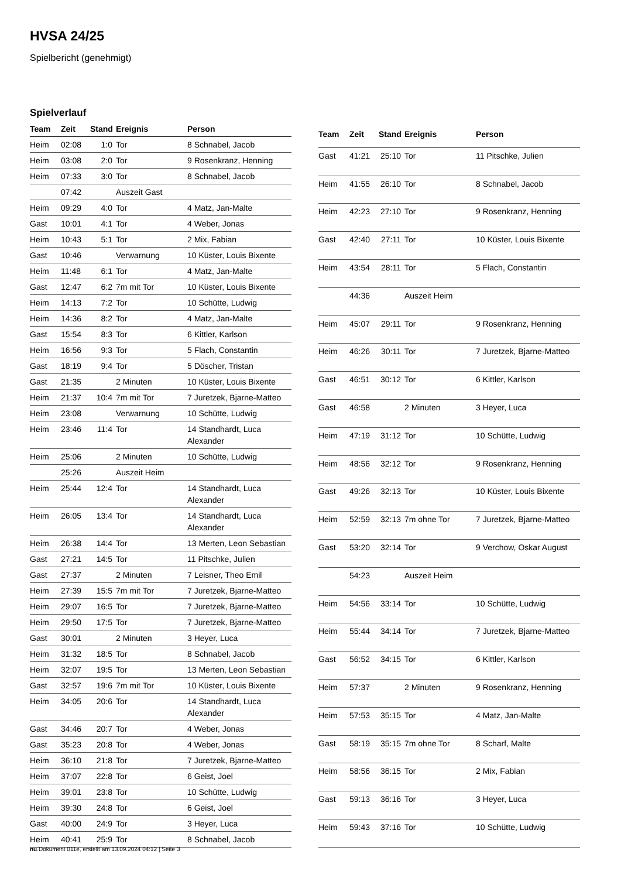HVSA 24/25
Spielbericht (genehmigt)
Spielverlauf
| Team | Zeit | Stand | Ereignis | Person |
| --- | --- | --- | --- | --- |
| Heim | 02:08 | 1:0 | Tor | 8 Schnabel, Jacob |
| Heim | 03:08 | 2:0 | Tor | 9 Rosenkranz, Henning |
| Heim | 07:33 | 3:0 | Tor | 8 Schnabel, Jacob |
| | 07:42 | | Auszeit Gast | |
| Heim | 09:29 | 4:0 | Tor | 4 Matz, Jan-Malte |
| Gast | 10:01 | 4:1 | Tor | 4 Weber, Jonas |
| Heim | 10:43 | 5:1 | Tor | 2 Mix, Fabian |
| Gast | 10:46 | | Verwarnung | 10 Küster, Louis Bixente |
| Heim | 11:48 | 6:1 | Tor | 4 Matz, Jan-Malte |
| Gast | 12:47 | 6:2 | 7m mit Tor | 10 Küster, Louis Bixente |
| Heim | 14:13 | 7:2 | Tor | 10 Schütte, Ludwig |
| Heim | 14:36 | 8:2 | Tor | 4 Matz, Jan-Malte |
| Gast | 15:54 | 8:3 | Tor | 6 Kittler, Karlson |
| Heim | 16:56 | 9:3 | Tor | 5 Flach, Constantin |
| Gast | 18:19 | 9:4 | Tor | 5 Döscher, Tristan |
| Gast | 21:35 | | 2 Minuten | 10 Küster, Louis Bixente |
| Heim | 21:37 | 10:4 | 7m mit Tor | 7 Juretzek, Bjarne-Matteo |
| Heim | 23:08 | | Verwarnung | 10 Schütte, Ludwig |
| Heim | 23:46 | 11:4 | Tor | 14 Standhardt, Luca Alexander |
| Heim | 25:06 | | 2 Minuten | 10 Schütte, Ludwig |
| | 25:26 | | Auszeit Heim | |
| Heim | 25:44 | 12:4 | Tor | 14 Standhardt, Luca Alexander |
| Heim | 26:05 | 13:4 | Tor | 14 Standhardt, Luca Alexander |
| Heim | 26:38 | 14:4 | Tor | 13 Merten, Leon Sebastian |
| Gast | 27:21 | 14:5 | Tor | 11 Pitschke, Julien |
| Gast | 27:37 | | 2 Minuten | 7 Leisner, Theo Emil |
| Heim | 27:39 | 15:5 | 7m mit Tor | 7 Juretzek, Bjarne-Matteo |
| Heim | 29:07 | 16:5 | Tor | 7 Juretzek, Bjarne-Matteo |
| Heim | 29:50 | 17:5 | Tor | 7 Juretzek, Bjarne-Matteo |
| Gast | 30:01 | | 2 Minuten | 3 Heyer, Luca |
| Heim | 31:32 | 18:5 | Tor | 8 Schnabel, Jacob |
| Heim | 32:07 | 19:5 | Tor | 13 Merten, Leon Sebastian |
| Gast | 32:57 | 19:6 | 7m mit Tor | 10 Küster, Louis Bixente |
| Heim | 34:05 | 20:6 | Tor | 14 Standhardt, Luca Alexander |
| Gast | 34:46 | 20:7 | Tor | 4 Weber, Jonas |
| Gast | 35:23 | 20:8 | Tor | 4 Weber, Jonas |
| Heim | 36:10 | 21:8 | Tor | 7 Juretzek, Bjarne-Matteo |
| Heim | 37:07 | 22:8 | Tor | 6 Geist, Joel |
| Heim | 39:01 | 23:8 | Tor | 10 Schütte, Ludwig |
| Heim | 39:30 | 24:8 | Tor | 6 Geist, Joel |
| Gast | 40:00 | 24:9 | Tor | 3 Heyer, Luca |
| Heim | 40:41 | 25:9 | Tor | 8 Schnabel, Jacob |
| Team | Zeit | Stand | Ereignis | Person |
| --- | --- | --- | --- | --- |
| Gast | 41:21 | 25:10 | Tor | 11 Pitschke, Julien |
| Heim | 41:55 | 26:10 | Tor | 8 Schnabel, Jacob |
| Heim | 42:23 | 27:10 | Tor | 9 Rosenkranz, Henning |
| Gast | 42:40 | 27:11 | Tor | 10 Küster, Louis Bixente |
| Heim | 43:54 | 28:11 | Tor | 5 Flach, Constantin |
| | 44:36 | | Auszeit Heim | |
| Heim | 45:07 | 29:11 | Tor | 9 Rosenkranz, Henning |
| Heim | 46:26 | 30:11 | Tor | 7 Juretzek, Bjarne-Matteo |
| Gast | 46:51 | 30:12 | Tor | 6 Kittler, Karlson |
| Gast | 46:58 | | 2 Minuten | 3 Heyer, Luca |
| Heim | 47:19 | 31:12 | Tor | 10 Schütte, Ludwig |
| Heim | 48:56 | 32:12 | Tor | 9 Rosenkranz, Henning |
| Gast | 49:26 | 32:13 | Tor | 10 Küster, Louis Bixente |
| Heim | 52:59 | 32:13 | 7m ohne Tor | 7 Juretzek, Bjarne-Matteo |
| Gast | 53:20 | 32:14 | Tor | 9 Verchow, Oskar August |
| | 54:23 | | Auszeit Heim | |
| Heim | 54:56 | 33:14 | Tor | 10 Schütte, Ludwig |
| Heim | 55:44 | 34:14 | Tor | 7 Juretzek, Bjarne-Matteo |
| Gast | 56:52 | 34:15 | Tor | 6 Kittler, Karlson |
| Heim | 57:37 | | 2 Minuten | 9 Rosenkranz, Henning |
| Heim | 57:53 | 35:15 | Tor | 4 Matz, Jan-Malte |
| Gast | 58:19 | 35:15 | 7m ohne Tor | 8 Scharf, Malte |
| Heim | 58:56 | 36:15 | Tor | 2 Mix, Fabian |
| Gast | 59:13 | 36:16 | Tor | 3 Heyer, Luca |
| Heim | 59:43 | 37:16 | Tor | 10 Schütte, Ludwig |
nu.Dokument 011e, erstellt am 13.09.2024 04:12 | Seite 3